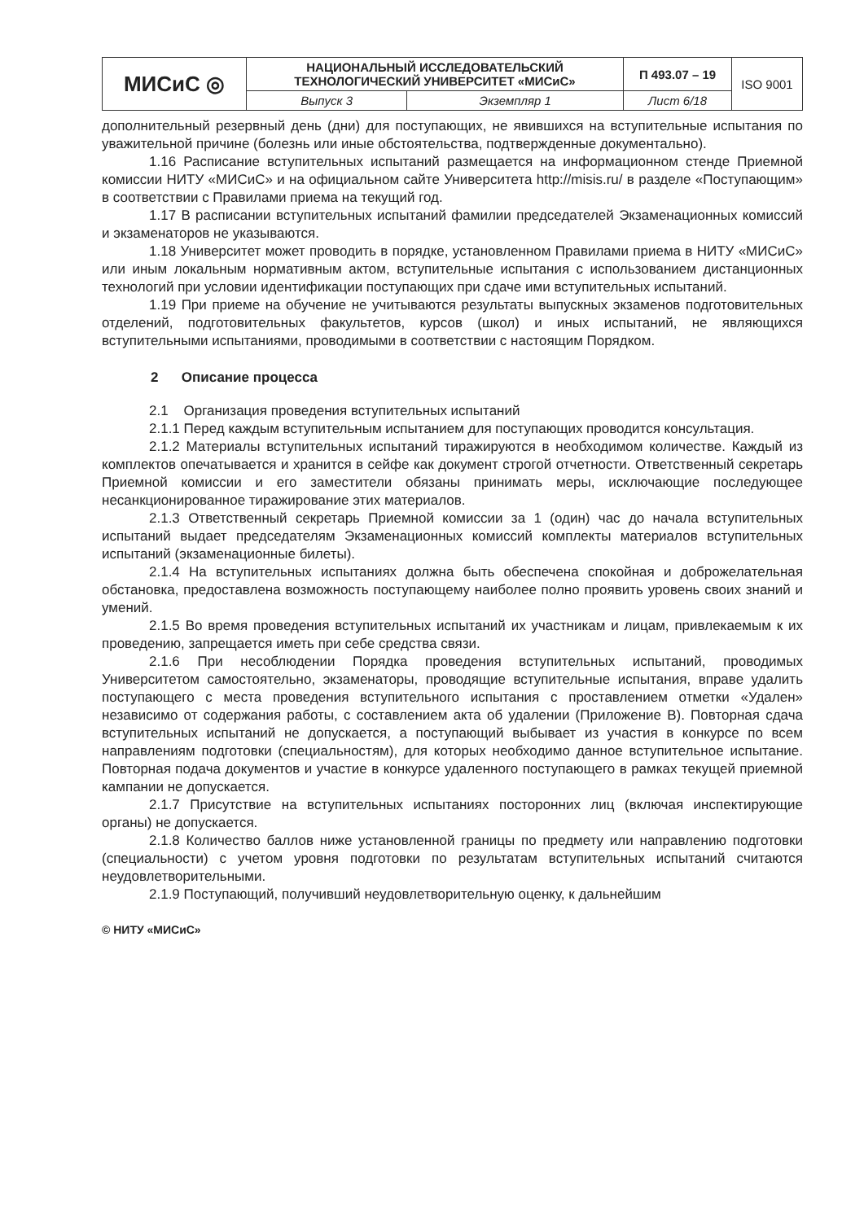| МИСиС ◎ | НАЦИОНАЛЬНЫЙ ИССЛЕДОВАТЕЛЬСКИЙ ТЕХНОЛОГИЧЕСКИЙ УНИВЕРСИТЕТ «МИСиС» | | П 493.07 – 19 | ISO 9001 |
| | Выпуск 3 | Экземпляр 1 | Лист 6/18 | |
дополнительный резервный день (дни) для поступающих, не явившихся на вступительные испытания по уважительной причине (болезнь или иные обстоятельства, подтвержденные документально).
1.16 Расписание вступительных испытаний размещается на информационном стенде Приемной комиссии НИТУ «МИСиС» и на официальном сайте Университета http://misis.ru/ в разделе «Поступающим» в соответствии с Правилами приема на текущий год.
1.17 В расписании вступительных испытаний фамилии председателей Экзаменационных комиссий и экзаменаторов не указываются.
1.18 Университет может проводить в порядке, установленном Правилами приема в НИТУ «МИСиС» или иным локальным нормативным актом, вступительные испытания с использованием дистанционных технологий при условии идентификации поступающих при сдаче ими вступительных испытаний.
1.19 При приеме на обучение не учитываются результаты выпускных экзаменов подготовительных отделений, подготовительных факультетов, курсов (школ) и иных испытаний, не являющихся вступительными испытаниями, проводимыми в соответствии с настоящим Порядком.
2 Описание процесса
2.1 Организация проведения вступительных испытаний
2.1.1 Перед каждым вступительным испытанием для поступающих проводится консультация.
2.1.2 Материалы вступительных испытаний тиражируются в необходимом количестве. Каждый из комплектов опечатывается и хранится в сейфе как документ строгой отчетности. Ответственный секретарь Приемной комиссии и его заместители обязаны принимать меры, исключающие последующее несанкционированное тиражирование этих материалов.
2.1.3 Ответственный секретарь Приемной комиссии за 1 (один) час до начала вступительных испытаний выдает председателям Экзаменационных комиссий комплекты материалов вступительных испытаний (экзаменационные билеты).
2.1.4 На вступительных испытаниях должна быть обеспечена спокойная и доброжелательная обстановка, предоставлена возможность поступающему наиболее полно проявить уровень своих знаний и умений.
2.1.5 Во время проведения вступительных испытаний их участникам и лицам, привлекаемым к их проведению, запрещается иметь при себе средства связи.
2.1.6 При несоблюдении Порядка проведения вступительных испытаний, проводимых Университетом самостоятельно, экзаменаторы, проводящие вступительные испытания, вправе удалить поступающего с места проведения вступительного испытания с проставлением отметки «Удален» независимо от содержания работы, с составлением акта об удалении (Приложение В). Повторная сдача вступительных испытаний не допускается, а поступающий выбывает из участия в конкурсе по всем направлениям подготовки (специальностям), для которых необходимо данное вступительное испытание. Повторная подача документов и участие в конкурсе удаленного поступающего в рамках текущей приемной кампании не допускается.
2.1.7 Присутствие на вступительных испытаниях посторонних лиц (включая инспектирующие органы) не допускается.
2.1.8 Количество баллов ниже установленной границы по предмету или направлению подготовки (специальности) с учетом уровня подготовки по результатам вступительных испытаний считаются неудовлетворительными.
2.1.9 Поступающий, получивший неудовлетворительную оценку, к дальнейшим
© НИТУ «МИСиС»